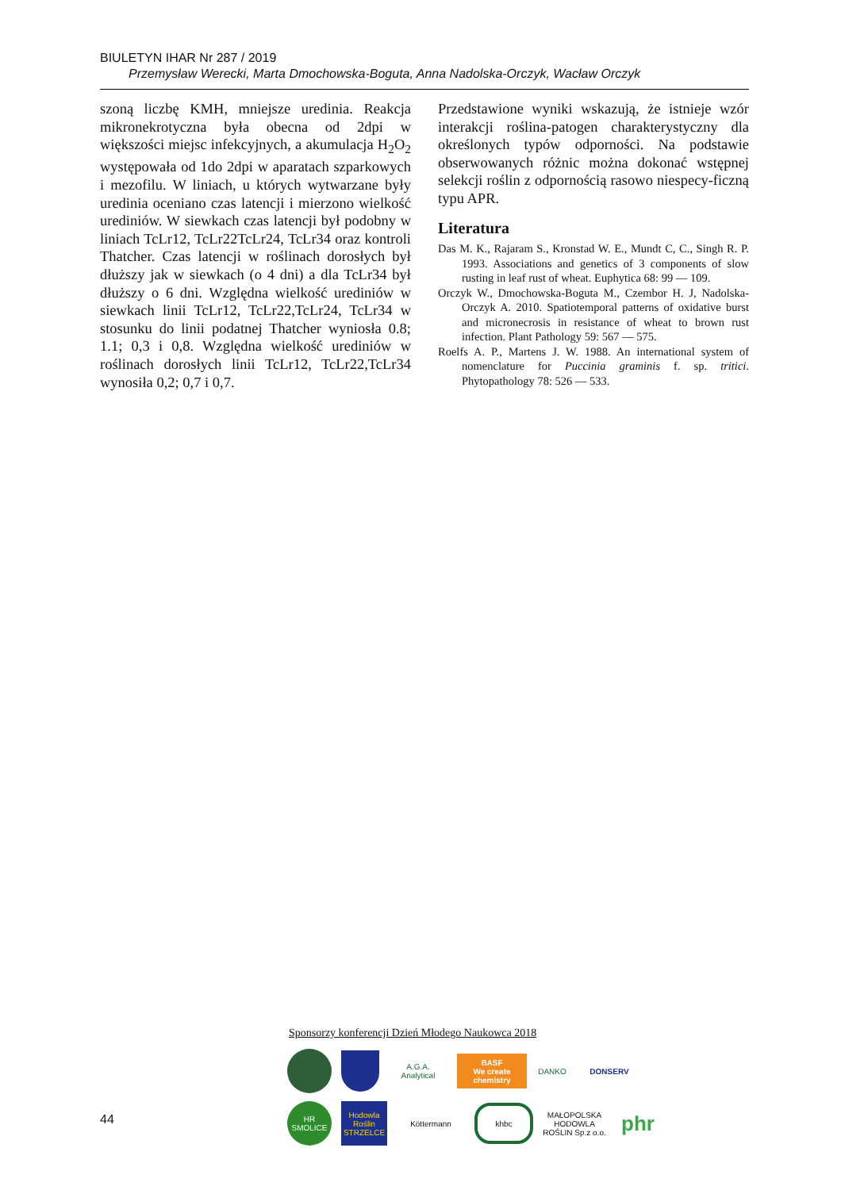BIULETYN IHAR Nr 287 / 2019
Przemysław Werecki, Marta Dmochowska-Boguta, Anna Nadolska-Orczyk, Wacław Orczyk
szoną liczbę KMH, mniejsze uredinia. Reakcja mikronekrotyczna była obecna od 2dpi w większości miejsc infekcyjnych, a akumulacja H<sub>2</sub>O<sub>2</sub> występowała od 1do 2dpi w aparatach szparkowych i mezofilu. W liniach, u których wytwarzane były uredinia oceniano czas latencji i mierzono wielkość urediniów. W siewkach czas latencji był podobny w liniach TcLr12, TcLr22TcLr24, TcLr34 oraz kontroli Thatcher. Czas latencji w roślinach dorosłych był dłuższy jak w siewkach (o 4 dni) a dla TcLr34 był dłuższy o 6 dni. Względna wielkość urediniów w siewkach linii TcLr12, TcLr22,TcLr24, TcLr34 w stosunku do linii podatnej Thatcher wyniosła 0.8; 1.1; 0,3 i 0,8. Względna wielkość urediniów w roślinach dorosłych linii TcLr12, TcLr22,TcLr34 wynosiła 0,2; 0,7 i 0,7.
Przedstawione wyniki wskazują, że istnieje wzór interakcji roślina-patogen charakterystyczny dla określonych typów odporności. Na podstawie obserwowanych różnic można dokonać wstępnej selekcji roślin z odpornością rasowo niespecy-ficzną typu APR.
Literatura
Das M. K., Rajaram S., Kronstad W. E., Mundt C, C., Singh R. P. 1993. Associations and genetics of 3 components of slow rusting in leaf rust of wheat. Euphytica 68: 99 — 109.
Orczyk W., Dmochowska-Boguta M., Czembor H. J, Nadolska-Orczyk A. 2010. Spatiotemporal patterns of oxidative burst and micronecrosis in resistance of wheat to brown rust infection. Plant Pathology 59: 567 — 575.
Roelfs A. P., Martens J. W. 1988. An international system of nomenclature for Puccinia graminis f. sp. tritici. Phytopathology 78: 526 — 533.
Sponsorzy konferencji Dzień Młodego Naukowca 2018
A.G.A. Analytical
BASF
We create chemistry
DANKO
DONSERV
HR SMOLICE
Hodowla Roślin STRZELCE
Köttermann
khbc
MAŁOPOLSKA HODOWLA ROŚLIN Sp.z o.o.
phr
44